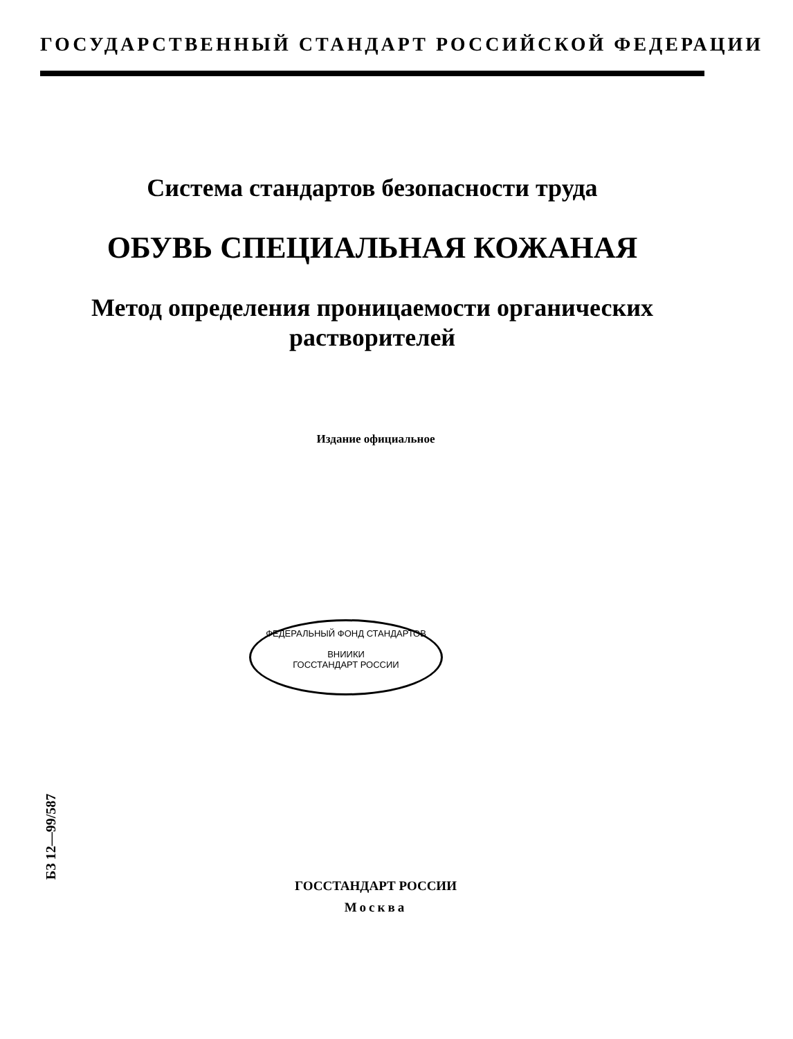ГОСУДАРСТВЕННЫЙ СТАНДАРТ РОССИЙСКОЙ ФЕДЕРАЦИИ
Система стандартов безопасности труда
ОБУВЬ СПЕЦИАЛЬНАЯ КОЖАНАЯ
Метод определения проницаемости органических
растворителей
Издание официальное
ФЕДЕРАЛЬНЫЙ ФОНД СТАНДАРТОВ
ВНИИКИ
ГОССТАНДАРТ РОССИИ
БЗ 12—99/587
ГОССТАНДАРТ РОССИИ
Москва